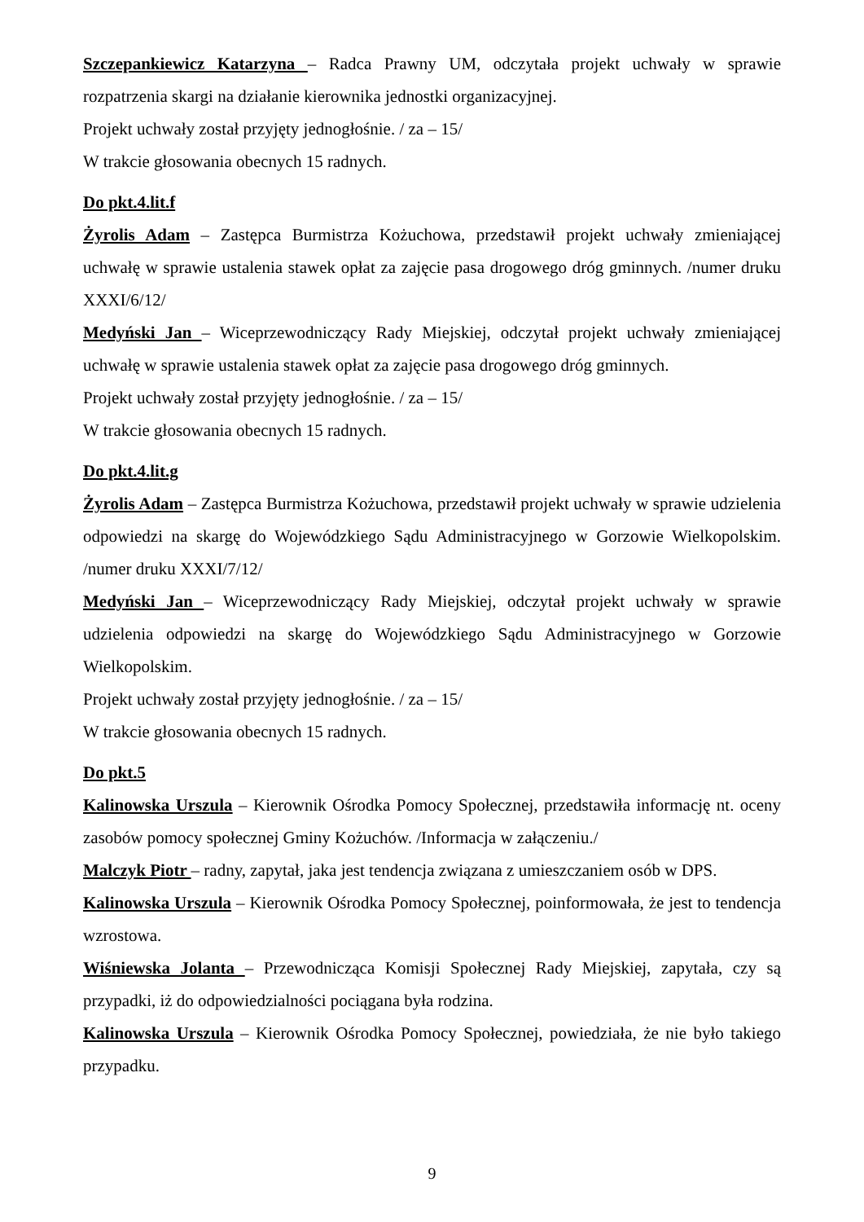Szczepankiewicz Katarzyna – Radca Prawny UM, odczytała projekt uchwały w sprawie rozpatrzenia skargi na działanie kierownika jednostki organizacyjnej.
Projekt uchwały został przyjęty jednogłośnie. / za – 15/
W trakcie głosowania obecnych 15 radnych.
Do pkt.4.lit.f
Żyrolis Adam – Zastępca Burmistrza Kożuchowa, przedstawił projekt uchwały zmieniającej uchwałę w sprawie ustalenia stawek opłat za zajęcie pasa drogowego dróg gminnych. /numer druku XXXI/6/12/
Medyński Jan – Wiceprzewodniczący Rady Miejskiej, odczytał projekt uchwały zmieniającej uchwałę w sprawie ustalenia stawek opłat za zajęcie pasa drogowego dróg gminnych.
Projekt uchwały został przyjęty jednogłośnie. / za – 15/
W trakcie głosowania obecnych 15 radnych.
Do pkt.4.lit.g
Żyrolis Adam – Zastępca Burmistrza Kożuchowa, przedstawił projekt uchwały w sprawie udzielenia odpowiedzi na skargę do Wojewódzkiego Sądu Administracyjnego w Gorzowie Wielkopolskim. /numer druku XXXI/7/12/
Medyński Jan – Wiceprzewodniczący Rady Miejskiej, odczytał projekt uchwały w sprawie udzielenia odpowiedzi na skargę do Wojewódzkiego Sądu Administracyjnego w Gorzowie Wielkopolskim.
Projekt uchwały został przyjęty jednogłośnie. / za – 15/
W trakcie głosowania obecnych 15 radnych.
Do pkt.5
Kalinowska Urszula – Kierownik Ośrodka Pomocy Społecznej, przedstawiła informację nt. oceny zasobów pomocy społecznej Gminy Kożuchów. /Informacja w załączeniu./
Malczyk Piotr – radny, zapytał, jaka jest tendencja związana z umieszczaniem osób w DPS.
Kalinowska Urszula – Kierownik Ośrodka Pomocy Społecznej, poinformowała, że jest to tendencja wzrostowa.
Wiśniewska Jolanta – Przewodnicząca Komisji Społecznej Rady Miejskiej, zapytała, czy są przypadki, iż do odpowiedzialności pociągana była rodzina.
Kalinowska Urszula – Kierownik Ośrodka Pomocy Społecznej, powiedziała, że nie było takiego przypadku.
9